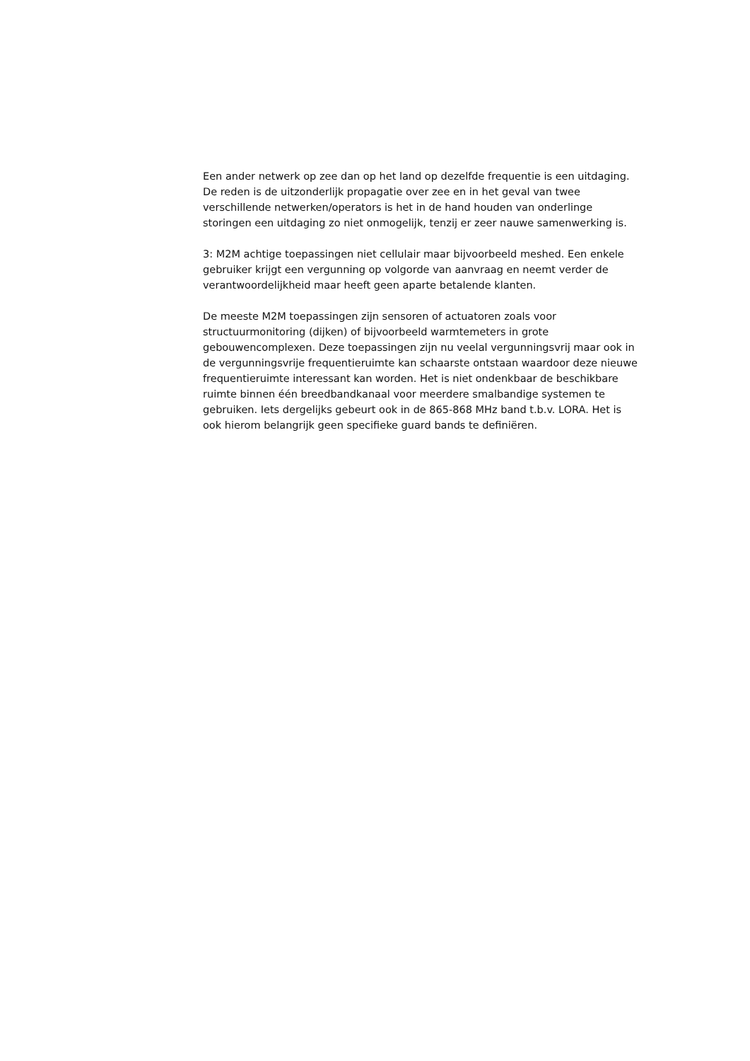Een ander netwerk op zee dan op het land op dezelfde frequentie is een uitdaging.
De reden is de uitzonderlijk propagatie over zee en in het geval van twee
verschillende netwerken/operators is het in de hand houden van onderlinge
storingen een uitdaging zo niet onmogelijk, tenzij er zeer nauwe samenwerking is.
3: M2M achtige toepassingen niet cellulair maar bijvoorbeeld meshed. Een enkele
gebruiker krijgt een vergunning op volgorde van aanvraag en neemt verder de
verantwoordelijkheid maar heeft geen aparte betalende klanten.
De meeste M2M toepassingen zijn sensoren of actuatoren zoals voor
structuurmonitoring (dijken) of bijvoorbeeld warmtemeters in grote
gebouwencomplexen. Deze toepassingen zijn nu veelal vergunningsvrij maar ook in
de vergunningsvrije frequentieruimte kan schaarste ontstaan waardoor deze nieuwe
frequentieruimte interessant kan worden. Het is niet ondenkbaar de beschikbare
ruimte binnen één breedbandkanaal voor meerdere smalbandige systemen te
gebruiken. Iets dergelijks gebeurt ook in de 865-868 MHz band t.b.v. LORA. Het is
ook hierom belangrijk geen specifieke guard bands te definiëren.